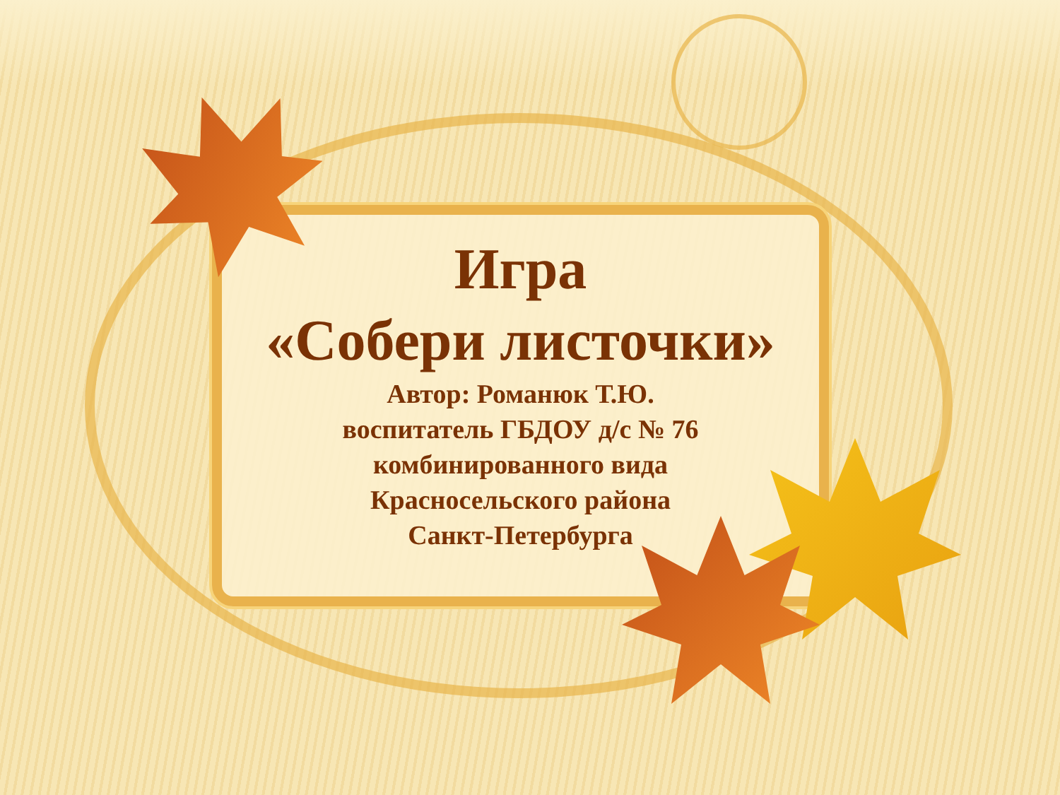Игра
«Собери листочки»
Автор: Романюк Т.Ю.
воспитатель ГБДОУ д/с № 76
комбинированного вида
Красносельского района
Санкт-Петербурга